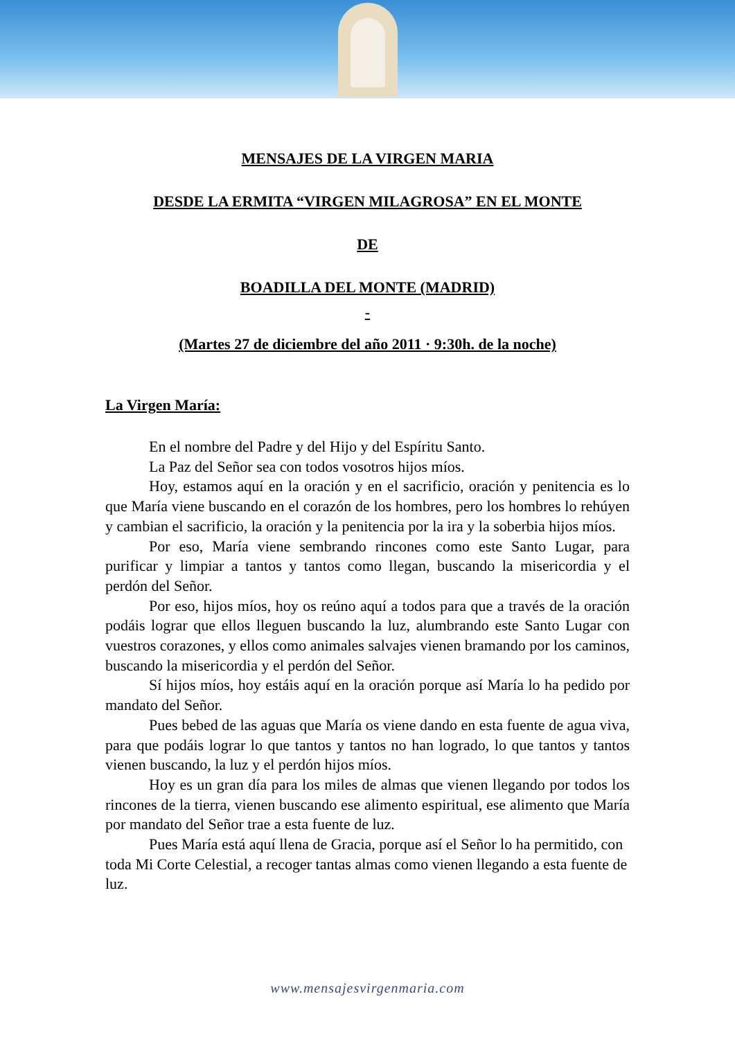MENSAJES DE LA VIRGEN MARIA
DESDE LA ERMITA “VIRGEN MILAGROSA” EN EL MONTE
DE
BOADILLA DEL MONTE (MADRID)
-
(Martes 27 de diciembre del año 2011 · 9:30h. de la noche)
La Virgen María:
En el nombre del Padre y del Hijo y del Espíritu Santo.
La Paz del Señor sea con todos vosotros hijos míos.
Hoy, estamos aquí en la oración y en el sacrificio, oración y penitencia es lo que María viene buscando en el corazón de los hombres, pero los hombres lo rehúyen y cambian el sacrificio, la oración y la penitencia por la ira y la soberbia hijos míos.
Por eso, María viene sembrando rincones como este Santo Lugar, para purificar y limpiar a tantos y tantos como llegan, buscando la misericordia y el perdón del Señor.
Por eso, hijos míos, hoy os reúno aquí a todos para que a través de la oración podáis lograr que ellos lleguen buscando la luz, alumbrando este Santo Lugar con vuestros corazones, y ellos como animales salvajes vienen bramando por los caminos, buscando la misericordia y el perdón del Señor.
Sí hijos míos, hoy estáis aquí en la oración porque así María lo ha pedido por mandato del Señor.
Pues bebed de las aguas que María os viene dando en esta fuente de agua viva, para que podáis lograr lo que tantos y tantos no han logrado, lo que tantos y tantos vienen buscando, la luz y el perdón hijos míos.
Hoy es un gran día para los miles de almas que vienen llegando por todos los rincones de la tierra, vienen buscando ese alimento espiritual, ese alimento que María por mandato del Señor trae a esta fuente de luz.
Pues María está aquí llena de Gracia, porque así el Señor lo ha permitido, con toda Mi Corte Celestial, a recoger tantas almas como vienen llegando a esta fuente de luz.
www.mensajesvirgenmaria.com